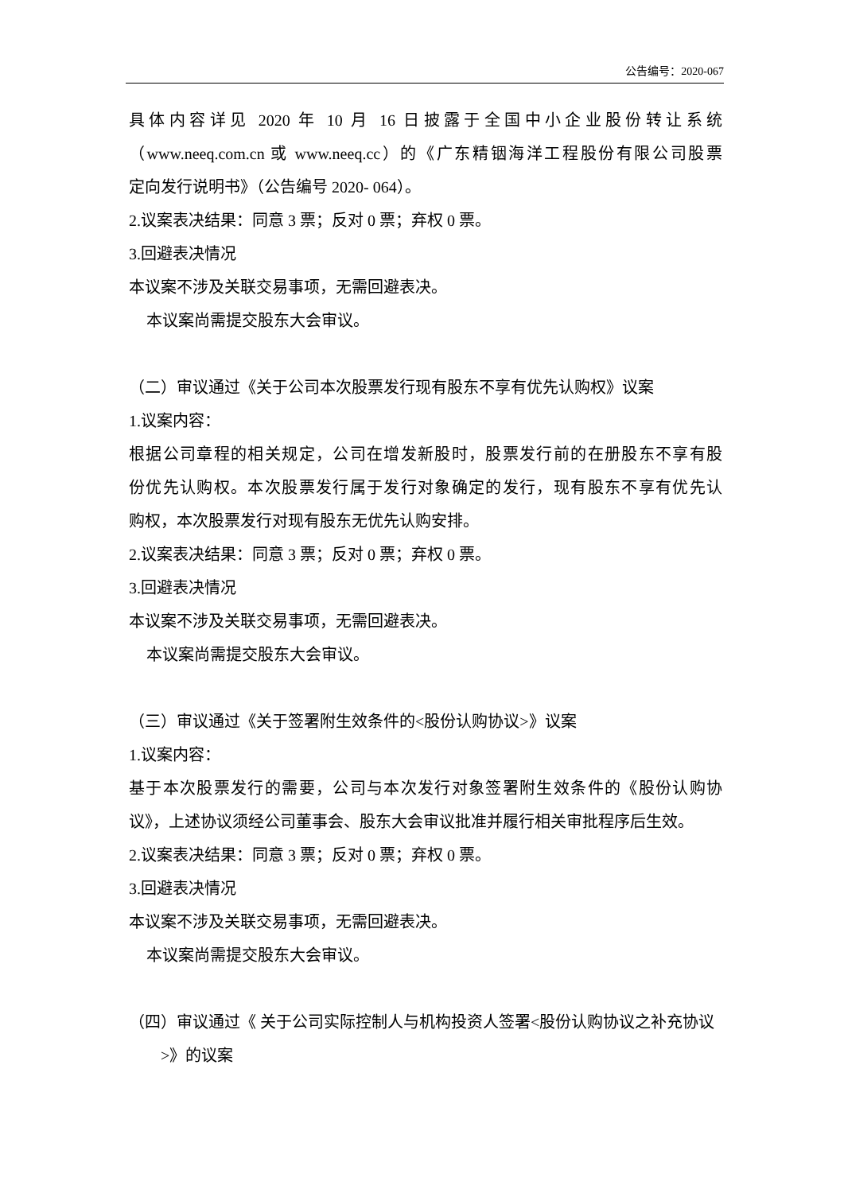公告编号：2020-067
具体内容详见 2020 年 10 月 16 日披露于全国中小企业股份转让系统
（www.neeq.com.cn 或 www.neeq.cc）的《广东精铟海洋工程股份有限公司股票
定向发行说明书》（公告编号 2020- 064）。
2.议案表决结果：同意 3 票；反对 0 票；弃权 0 票。
3.回避表决情况
本议案不涉及关联交易事项，无需回避表决。
本议案尚需提交股东大会审议。
（二）审议通过《关于公司本次股票发行现有股东不享有优先认购权》议案
1.议案内容：
根据公司章程的相关规定，公司在增发新股时，股票发行前的在册股东不享有股
份优先认购权。本次股票发行属于发行对象确定的发行，现有股东不享有优先认
购权，本次股票发行对现有股东无优先认购安排。
2.议案表决结果：同意 3 票；反对 0 票；弃权 0 票。
3.回避表决情况
本议案不涉及关联交易事项，无需回避表决。
本议案尚需提交股东大会审议。
（三）审议通过《关于签署附生效条件的<股份认购协议>》议案
1.议案内容：
基于本次股票发行的需要，公司与本次发行对象签署附生效条件的《股份认购协
议》，上述协议须经公司董事会、股东大会审议批准并履行相关审批程序后生效。
2.议案表决结果：同意 3 票；反对 0 票；弃权 0 票。
3.回避表决情况
本议案不涉及关联交易事项，无需回避表决。
本议案尚需提交股东大会审议。
（四）审议通过《 关于公司实际控制人与机构投资人签署<股份认购协议之补充协议>》的议案